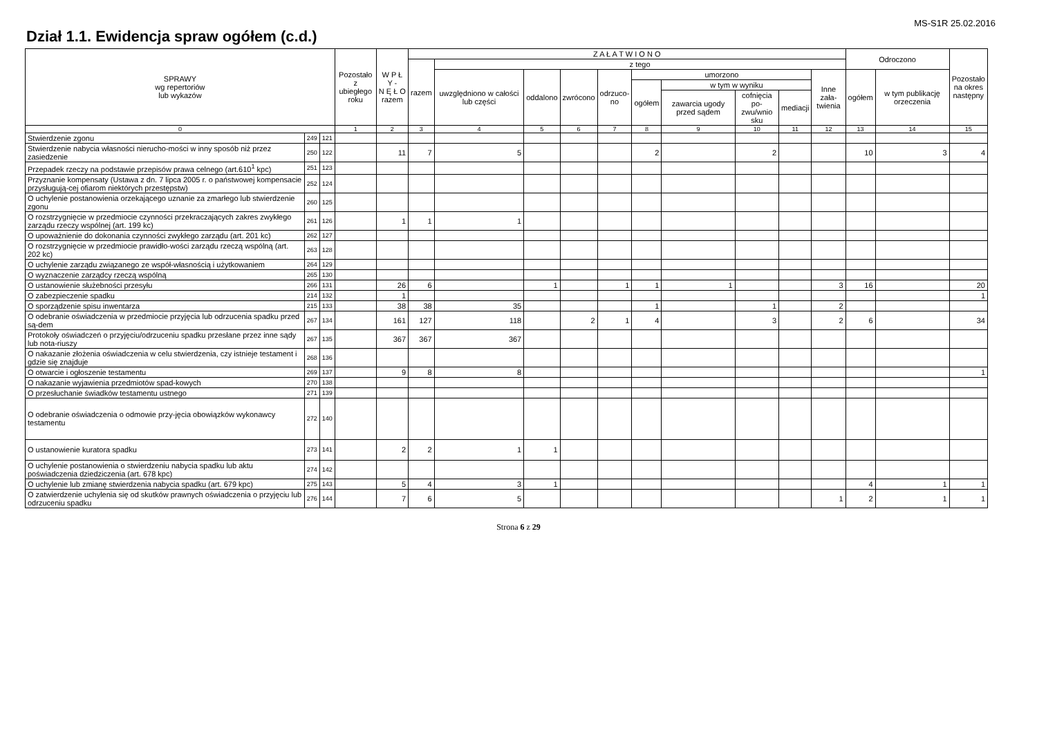MS-S1R 25.02.2016
Dział 1.1. Ewidencja spraw ogółem (c.d.)
| SPRAWY wg repertoriów lub wykazów | | | Pozostało z ubiegłego roku | W P Ł Y - N Ę Ł O razem | Z A Ł A T W I O N O | | | | | | | | | | Odroczono | | Pozostało na okres następny |
| --- | --- | --- | --- | --- | --- | --- | --- | --- | --- | --- | --- | --- | --- | --- | --- | --- | --- |
| | | | | | razem | z tego | | | | | | | | | | | |
| | | | | | | uwzględniono w całości lub części | oddalono | zwrócono | odrzuco- no | umorzono | | | | Inne zała- twienia | ogółem | w tym publikację orzeczenia | |
| | | | | | | | | | | ogółem | w tym w wyniku | | | | | | |
| | | | | | | | | | | | zawarcia ugody przed sądem | cofnięcia po- zwu/wnio sku | mediacji | | | | |
| 0 | | | 1 | 2 | 3 | 4 | 5 | 6 | 7 | 8 | 9 | 10 | 11 | 12 | 13 | 14 | 15 |
| Stwierdzenie zgonu | 249 | 121 | | | | | | | | | | | | | | | |
| Stwierdzenie nabycia własności nierucho-mości w inny sposób niż przez zasiedzenie | 250 | 122 | | 11 | 7 | 5 | | | | 2 | | 2 | | | 10 | 3 | 4 |
| Przepadek rzeczy na podstawie przepisów prawa celnego (art.610<sup>1</sup> kpc) | 251 | 123 | | | | | | | | | | | | | | | |
| Przyznanie kompensaty (Ustawa z dn. 7 lipca 2005 r. o państwowej kompensacie przysługują-cej ofiarom niektórych przestępstw) | 252 | 124 | | | | | | | | | | | | | | | |
| O uchylenie postanowienia orzekającego uznanie za zmarłego lub stwierdzenie zgonu | 260 | 125 | | | | | | | | | | | | | | | |
| O rozstrzygnięcie w przedmiocie czynności przekraczających zakres zwykłego zarządu rzeczy wspólnej (art. 199 kc) | 261 | 126 | | 1 | 1 | 1 | | | | | | | | | | | |
| O upoważnienie do dokonania czynności zwykłego zarządu (art. 201 kc) | 262 | 127 | | | | | | | | | | | | | | | |
| O rozstrzygnięcie w przedmiocie prawidło-wości zarządu rzeczą wspólną (art. 202 kc) | 263 | 128 | | | | | | | | | | | | | | | |
| O uchylenie zarządu związanego ze współ-własnością i użytkowaniem | 264 | 129 | | | | | | | | | | | | | | | |
| O wyznaczenie zarządcy rzeczą wspólną | 265 | 130 | | | | | | | | | | | | | | | |
| O ustanowienie służebności przesyłu | 266 | 131 | | 26 | 6 | | 1 | | 1 | 1 | 1 | | | 3 | 16 | | 20 |
| O zabezpieczenie spadku | 214 | 132 | | 1 | | | | | | | | | | | | | 1 |
| O sporządzenie spisu inwentarza | 215 | 133 | | 38 | 38 | 35 | | | | 1 | | 1 | | 2 | | | |
| O odebranie oświadczenia w przedmiocie przyjęcia lub odrzucenia spadku przed są-dem | 267 | 134 | | 161 | 127 | 118 | | 2 | 1 | 4 | | 3 | | 2 | 6 | | 34 |
| Protokoły oświadczeń o przyjęciu/odrzuceniu spadku przesłane przez inne sądy lub nota-riuszy | 267 | 135 | | 367 | 367 | 367 | | | | | | | | | | | |
| O nakazanie złożenia oświadczenia w celu stwierdzenia, czy istnieje testament i gdzie się znajduje | 268 | 136 | | | | | | | | | | | | | | | |
| O otwarcie i ogłoszenie testamentu | 269 | 137 | | 9 | 8 | 8 | | | | | | | | | | | 1 |
| O nakazanie wyjawienia przedmiotów spad-kowych | 270 | 138 | | | | | | | | | | | | | | | |
| O przesłuchanie świadków testamentu ustnego | 271 | 139 | | | | | | | | | | | | | | | |
| O odebranie oświadczenia o odmowie przy-jęcia obowiązków wykonawcy testamentu | 272 | 140 | | | | | | | | | | | | | | | |
| O ustanowienie kuratora spadku | 273 | 141 | | 2 | 2 | 1 | 1 | | | | | | | | | | |
| O uchylenie postanowienia o stwierdzeniu nabycia spadku lub aktu poświadczenia dziedziczenia (art. 678 kpc) | 274 | 142 | | | | | | | | | | | | | | | |
| O uchylenie lub zmianę stwierdzenia nabycia spadku (art. 679 kpc) | 275 | 143 | | 5 | 4 | 3 | 1 | | | | | | | | 4 | 1 | 1 |
| O zatwierdzenie uchylenia się od skutków prawnych oświadczenia o przyjęciu lub odrzuceniu spadku | 276 | 144 | | 7 | 6 | 5 | | | | | | | | 1 | 2 | 1 | 1 |
Strona 6 z 29